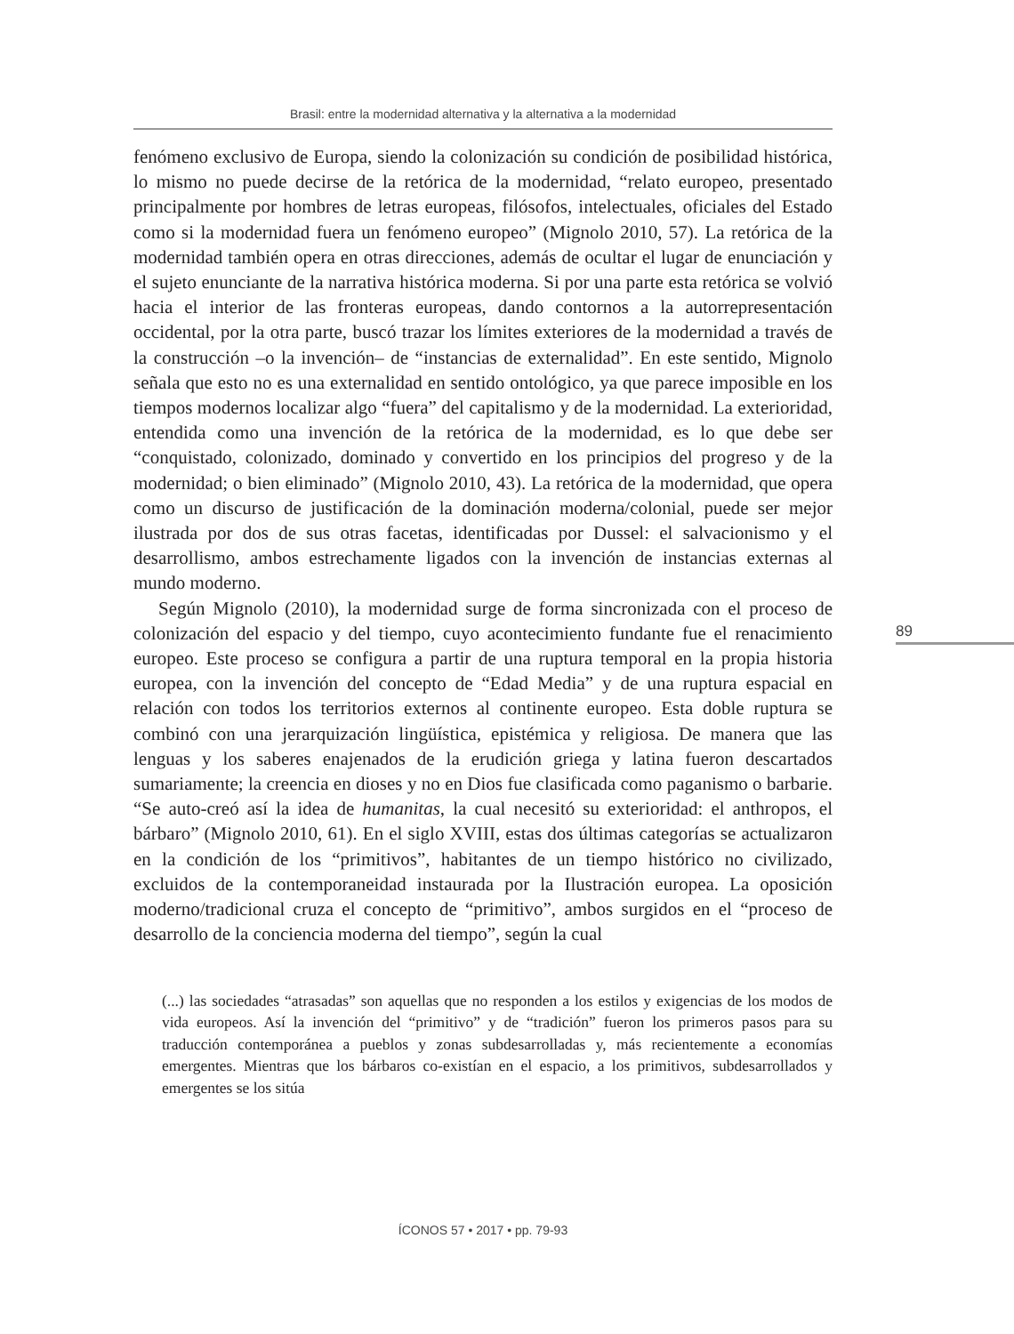Brasil: entre la modernidad alternativa y la alternativa a la modernidad
fenómeno exclusivo de Europa, siendo la colonización su condición de posibilidad histórica, lo mismo no puede decirse de la retórica de la modernidad, “relato europeo, presentado principalmente por hombres de letras europeas, filósofos, intelectuales, oficiales del Estado como si la modernidad fuera un fenómeno europeo” (Mignolo 2010, 57). La retórica de la modernidad también opera en otras direcciones, además de ocultar el lugar de enunciación y el sujeto enunciante de la narrativa histórica moderna. Si por una parte esta retórica se volvió hacia el interior de las fronteras europeas, dando contornos a la autorrepresentación occidental, por la otra parte, buscó trazar los límites exteriores de la modernidad a través de la construcción –o la invención– de “instancias de externalidad”. En este sentido, Mignolo señala que esto no es una externalidad en sentido ontológico, ya que parece imposible en los tiempos modernos localizar algo “fuera” del capitalismo y de la modernidad. La exterioridad, entendida como una invención de la retórica de la modernidad, es lo que debe ser “conquistado, colonizado, dominado y convertido en los principios del progreso y de la modernidad; o bien eliminado” (Mignolo 2010, 43). La retórica de la modernidad, que opera como un discurso de justificación de la dominación moderna/colonial, puede ser mejor ilustrada por dos de sus otras facetas, identificadas por Dussel: el salvacionismo y el desarrollismo, ambos estrechamente ligados con la invención de instancias externas al mundo moderno.
Según Mignolo (2010), la modernidad surge de forma sincronizada con el proceso de colonización del espacio y del tiempo, cuyo acontecimiento fundante fue el renacimiento europeo. Este proceso se configura a partir de una ruptura temporal en la propia historia europea, con la invención del concepto de “Edad Media” y de una ruptura espacial en relación con todos los territorios externos al continente europeo. Esta doble ruptura se combinó con una jerarquización lingüística, epistémica y religiosa. De manera que las lenguas y los saberes enajenados de la erudición griega y latina fueron descartados sumariamente; la creencia en dioses y no en Dios fue clasificada como paganismo o barbarie. “Se auto-creó así la idea de humanitas, la cual necesitó su exterioridad: el anthropos, el bárbaro” (Mignolo 2010, 61). En el siglo XVIII, estas dos últimas categorías se actualizaron en la condición de los “primitivos”, habitantes de un tiempo histórico no civilizado, excluidos de la contemporaneidad instaurada por la Ilustración europea. La oposición moderno/tradicional cruza el concepto de “primitivo”, ambos surgidos en el “proceso de desarrollo de la conciencia moderna del tiempo”, según la cual
(...) las sociedades “atrasadas” son aquellas que no responden a los estilos y exigencias de los modos de vida europeos. Así la invención del “primitivo” y de “tradición” fueron los primeros pasos para su traducción contemporánea a pueblos y zonas subdesarrolladas y, más recientemente a economías emergentes. Mientras que los bárbaros co-existían en el espacio, a los primitivos, subdesarrollados y emergentes se los sitúa
89
ÍCONOS 57 • 2017 • pp. 79-93